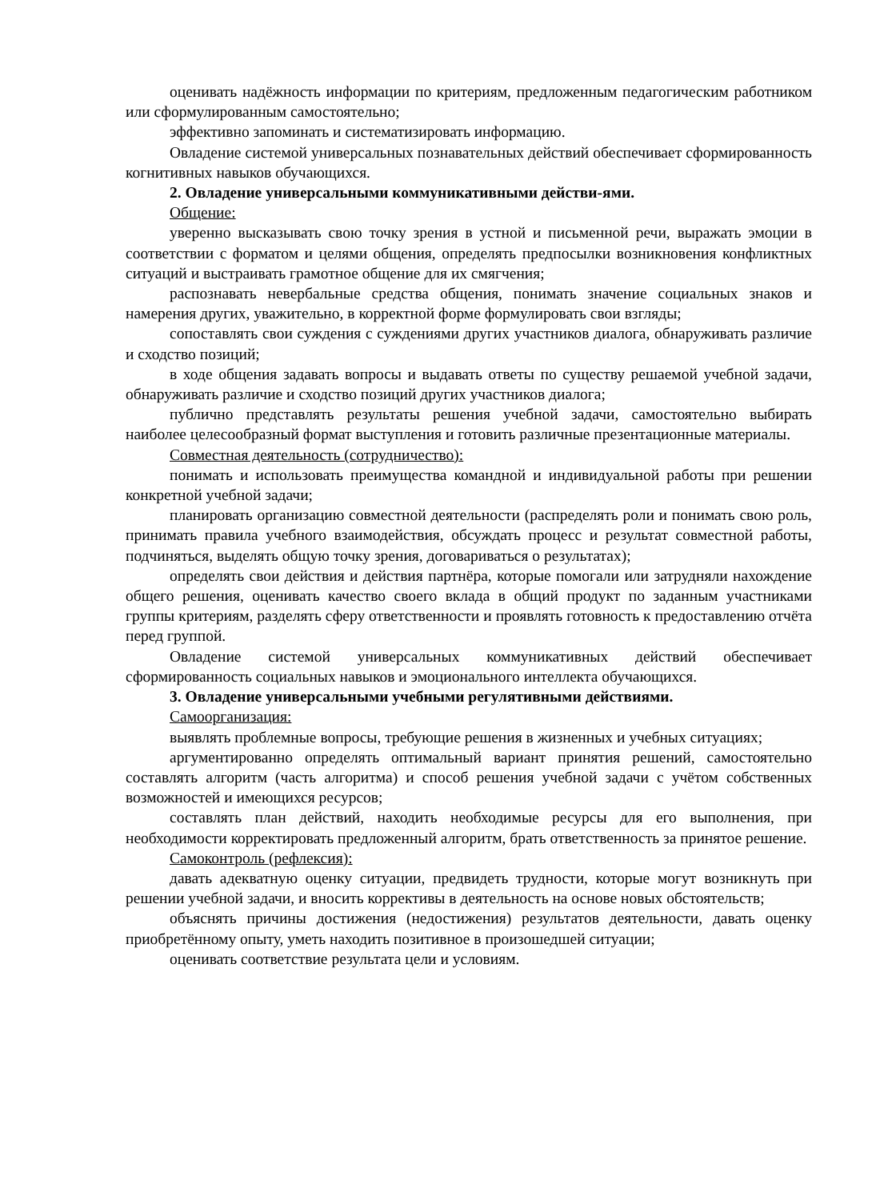оценивать надёжность информации по критериям, предложенным педагогическим работником или сформулированным самостоятельно;
эффективно запоминать и систематизировать информацию.
Овладение системой универсальных познавательных действий обеспечивает сформированность когнитивных навыков обучающихся.
2. Овладение универсальными коммуникативными действи-ями.
Общение:
уверенно высказывать свою точку зрения в устной и письменной речи, выражать эмоции в соответствии с форматом и целями общения, определять предпосылки возникновения конфликтных ситуаций и выстраивать грамотное общение для их смягчения;
распознавать невербальные средства общения, понимать значение социальных знаков и намерения других, уважительно, в корректной форме формулировать свои взгляды;
сопоставлять свои суждения с суждениями других участников диалога, обнаруживать различие и сходство позиций;
в ходе общения задавать вопросы и выдавать ответы по существу решаемой учебной задачи, обнаруживать различие и сходство позиций других участников диалога;
публично представлять результаты решения учебной задачи, самостоятельно выбирать наиболее целесообразный формат выступления и готовить различные презентационные материалы.
Совместная деятельность (сотрудничество):
понимать и использовать преимущества командной и индивидуальной работы при решении конкретной учебной задачи;
планировать организацию совместной деятельности (распределять роли и понимать свою роль, принимать правила учебного взаимодействия, обсуждать процесс и результат совместной работы, подчиняться, выделять общую точку зрения, договариваться о результатах);
определять свои действия и действия партнёра, которые помогали или затрудняли нахождение общего решения, оценивать качество своего вклада в общий продукт по заданным участниками группы критериям, разделять сферу ответственности и проявлять готовность к предоставлению отчёта перед группой.
Овладение системой универсальных коммуникативных действий обеспечивает сформированность социальных навыков и эмоционального интеллекта обучающихся.
3. Овладение универсальными учебными регулятивными действиями.
Самоорганизация:
выявлять проблемные вопросы, требующие решения в жизненных и учебных ситуациях;
аргументированно определять оптимальный вариант принятия решений, самостоятельно составлять алгоритм (часть алгоритма) и способ решения учебной задачи с учётом собственных возможностей и имеющихся ресурсов;
составлять план действий, находить необходимые ресурсы для его выполнения, при необходимости корректировать предложенный алгоритм, брать ответственность за принятое решение.
Самоконтроль (рефлексия):
давать адекватную оценку ситуации, предвидеть трудности, которые могут возникнуть при решении учебной задачи, и вносить коррективы в деятельность на основе новых обстоятельств;
объяснять причины достижения (недостижения) результатов деятельности, давать оценку приобретённому опыту, уметь находить позитивное в произошедшей ситуации;
оценивать соответствие результата цели и условиям.